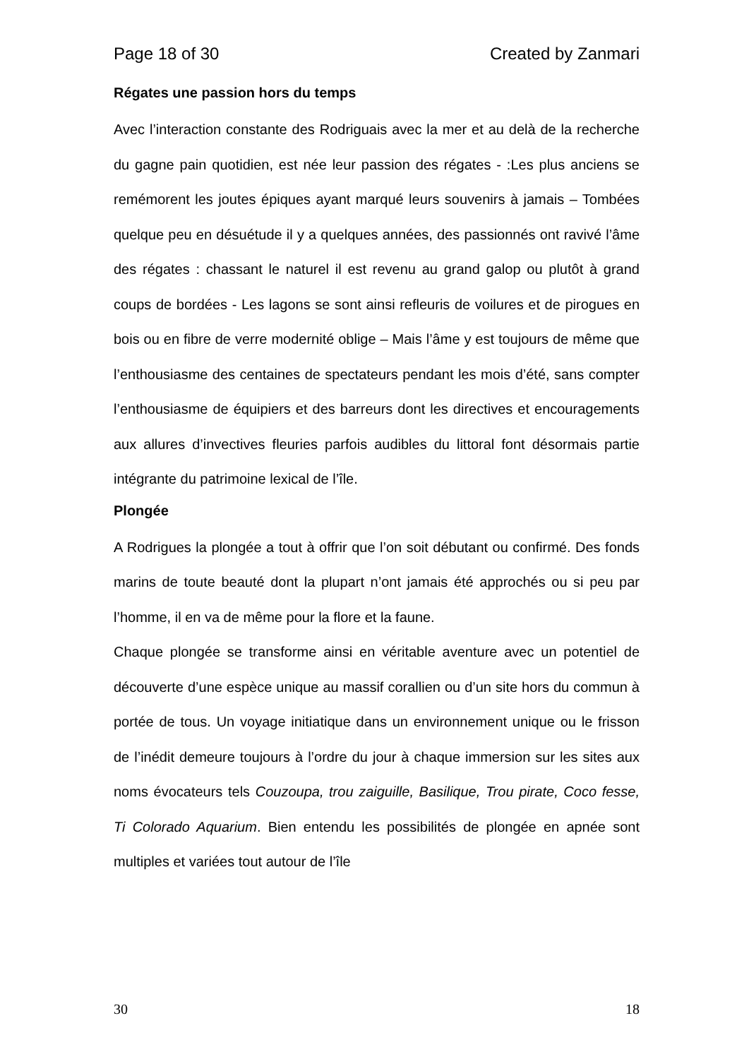Page 18 of 30 Created by Zanmari
Régates une passion hors du temps
Avec l’interaction constante des Rodriguais avec la mer et au delà de la recherche du gagne pain quotidien, est née leur passion des régates - :Les plus anciens se remémorent les joutes épiques ayant marqué leurs souvenirs à jamais – Tombées quelque peu en désuétude il y a quelques années, des passionnés ont ravivé l’âme des régates : chassant le naturel il est revenu au grand galop ou plutôt à grand coups de bordées - Les lagons se sont ainsi refleuris de voilures et de pirogues en bois ou en fibre de verre modernité oblige – Mais l’âme y est toujours de même que l’enthousiasme des centaines de spectateurs pendant les mois d’été, sans compter l’enthousiasme de équipiers et des barreurs dont les directives et encouragements aux allures d’invectives fleuries parfois audibles du littoral font désormais partie intégrante du patrimoine lexical de l’île.
Plongée
A Rodrigues la plongée a tout à offrir que l’on soit débutant ou confirmé. Des fonds marins de toute beauté dont la plupart n’ont jamais été approchés ou si peu par l’homme, il en va de même pour la flore et la faune.
Chaque plongée se transforme ainsi en véritable aventure avec un potentiel de découverte d’une espèce unique au massif corallien ou d’un site hors du commun à portée de tous. Un voyage initiatique dans un environnement unique ou le frisson de l’inédit demeure toujours à l’ordre du jour à chaque immersion sur les sites aux noms évocateurs tels Couzoupa, trou zaiguille, Basilique, Trou pirate, Coco fesse, Ti Colorado Aquarium. Bien entendu les possibilités de plongée en apnée sont multiples et variées tout autour de l’île
30 18